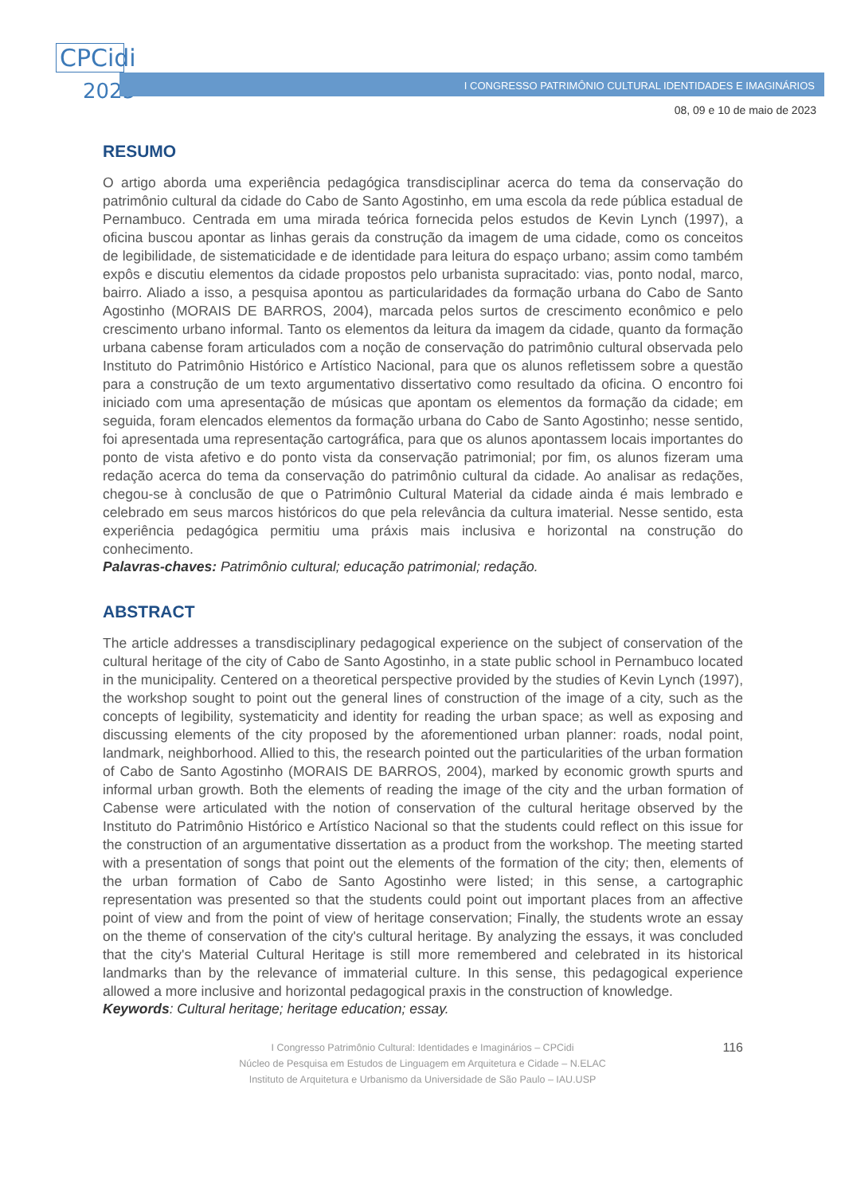CPCidi
2023
I CONGRESSO PATRIMÔNIO CULTURAL IDENTIDADES E IMAGINÁRIOS
08, 09 e 10 de maio de 2023
RESUMO
O artigo aborda uma experiência pedagógica transdisciplinar acerca do tema da conservação do patrimônio cultural da cidade do Cabo de Santo Agostinho, em uma escola da rede pública estadual de Pernambuco. Centrada em uma mirada teórica fornecida pelos estudos de Kevin Lynch (1997), a oficina buscou apontar as linhas gerais da construção da imagem de uma cidade, como os conceitos de legibilidade, de sistematicidade e de identidade para leitura do espaço urbano; assim como também expôs e discutiu elementos da cidade propostos pelo urbanista supracitado: vias, ponto nodal, marco, bairro. Aliado a isso, a pesquisa apontou as particularidades da formação urbana do Cabo de Santo Agostinho (MORAIS DE BARROS, 2004), marcada pelos surtos de crescimento econômico e pelo crescimento urbano informal. Tanto os elementos da leitura da imagem da cidade, quanto da formação urbana cabense foram articulados com a noção de conservação do patrimônio cultural observada pelo Instituto do Patrimônio Histórico e Artístico Nacional, para que os alunos refletissem sobre a questão para a construção de um texto argumentativo dissertativo como resultado da oficina. O encontro foi iniciado com uma apresentação de músicas que apontam os elementos da formação da cidade; em seguida, foram elencados elementos da formação urbana do Cabo de Santo Agostinho; nesse sentido, foi apresentada uma representação cartográfica, para que os alunos apontassem locais importantes do ponto de vista afetivo e do ponto vista da conservação patrimonial; por fim, os alunos fizeram uma redação acerca do tema da conservação do patrimônio cultural da cidade. Ao analisar as redações, chegou-se à conclusão de que o Patrimônio Cultural Material da cidade ainda é mais lembrado e celebrado em seus marcos históricos do que pela relevância da cultura imaterial. Nesse sentido, esta experiência pedagógica permitiu uma práxis mais inclusiva e horizontal na construção do conhecimento.
Palavras-chaves: Patrimônio cultural; educação patrimonial; redação.
ABSTRACT
The article addresses a transdisciplinary pedagogical experience on the subject of conservation of the cultural heritage of the city of Cabo de Santo Agostinho, in a state public school in Pernambuco located in the municipality. Centered on a theoretical perspective provided by the studies of Kevin Lynch (1997), the workshop sought to point out the general lines of construction of the image of a city, such as the concepts of legibility, systematicity and identity for reading the urban space; as well as exposing and discussing elements of the city proposed by the aforementioned urban planner: roads, nodal point, landmark, neighborhood. Allied to this, the research pointed out the particularities of the urban formation of Cabo de Santo Agostinho (MORAIS DE BARROS, 2004), marked by economic growth spurts and informal urban growth. Both the elements of reading the image of the city and the urban formation of Cabense were articulated with the notion of conservation of the cultural heritage observed by the Instituto do Patrimônio Histórico e Artístico Nacional so that the students could reflect on this issue for the construction of an argumentative dissertation as a product from the workshop. The meeting started with a presentation of songs that point out the elements of the formation of the city; then, elements of the urban formation of Cabo de Santo Agostinho were listed; in this sense, a cartographic representation was presented so that the students could point out important places from an affective point of view and from the point of view of heritage conservation; Finally, the students wrote an essay on the theme of conservation of the city's cultural heritage. By analyzing the essays, it was concluded that the city's Material Cultural Heritage is still more remembered and celebrated in its historical landmarks than by the relevance of immaterial culture. In this sense, this pedagogical experience allowed a more inclusive and horizontal pedagogical praxis in the construction of knowledge.
Keywords: Cultural heritage; heritage education; essay.
116
I Congresso Patrimônio Cultural: Identidades e Imaginários – CPCidi
Núcleo de Pesquisa em Estudos de Linguagem em Arquitetura e Cidade – N.ELAC
Instituto de Arquitetura e Urbanismo da Universidade de São Paulo – IAU.USP